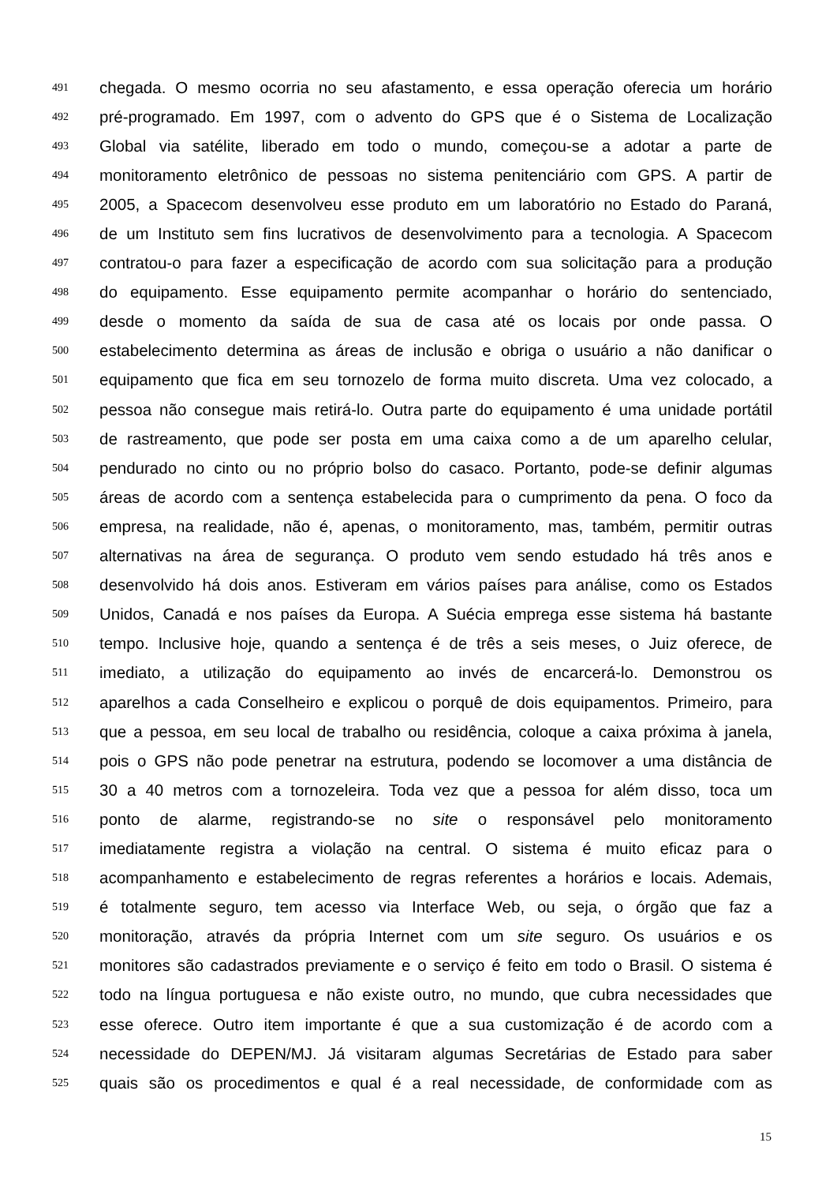491 chegada. O mesmo ocorria no seu afastamento, e essa operação oferecia um horário
492 pré-programado. Em 1997, com o advento do GPS que é o Sistema de Localização
493 Global via satélite, liberado em todo o mundo, começou-se a adotar a parte de
494 monitoramento eletrônico de pessoas no sistema penitenciário com GPS. A partir de
495 2005, a Spacecom desenvolveu esse produto em um laboratório no Estado do Paraná,
496 de um Instituto sem fins lucrativos de desenvolvimento para a tecnologia. A Spacecom
497 contratou-o para fazer a especificação de acordo com sua solicitação para a produção
498 do equipamento. Esse equipamento permite acompanhar o horário do sentenciado,
499 desde o momento da saída de sua de casa até os locais por onde passa. O
500 estabelecimento determina as áreas de inclusão e obriga o usuário a não danificar o
501 equipamento que fica em seu tornozelo de forma muito discreta. Uma vez colocado, a
502 pessoa não consegue mais retirá-lo. Outra parte do equipamento é uma unidade portátil
503 de rastreamento, que pode ser posta em uma caixa como a de um aparelho celular,
504 pendurado no cinto ou no próprio bolso do casaco. Portanto, pode-se definir algumas
505 áreas de acordo com a sentença estabelecida para o cumprimento da pena. O foco da
506 empresa, na realidade, não é, apenas, o monitoramento, mas, também, permitir outras
507 alternativas na área de segurança. O produto vem sendo estudado há três anos e
508 desenvolvido há dois anos. Estiveram em vários países para análise, como os Estados
509 Unidos, Canadá e nos países da Europa. A Suécia emprega esse sistema há bastante
510 tempo. Inclusive hoje, quando a sentença é de três a seis meses, o Juiz oferece, de
511 imediato, a utilização do equipamento ao invés de encarcerá-lo. Demonstrou os
512 aparelhos a cada Conselheiro e explicou o porquê de dois equipamentos. Primeiro, para
513 que a pessoa, em seu local de trabalho ou residência, coloque a caixa próxima à janela,
514 pois o GPS não pode penetrar na estrutura, podendo se locomover a uma distância de
515 30 a 40 metros com a tornozeleira. Toda vez que a pessoa for além disso, toca um
516 ponto de alarme, registrando-se no site o responsável pelo monitoramento
517 imediatamente registra a violação na central. O sistema é muito eficaz para o
518 acompanhamento e estabelecimento de regras referentes a horários e locais. Ademais,
519 é totalmente seguro, tem acesso via Interface Web, ou seja, o órgão que faz a
520 monitoração, através da própria Internet com um site seguro. Os usuários e os
521 monitores são cadastrados previamente e o serviço é feito em todo o Brasil. O sistema é
522 todo na língua portuguesa e não existe outro, no mundo, que cubra necessidades que
523 esse oferece. Outro item importante é que a sua customização é de acordo com a
524 necessidade do DEPEN/MJ. Já visitaram algumas Secretárias de Estado para saber
525 quais são os procedimentos e qual é a real necessidade, de conformidade com as
15